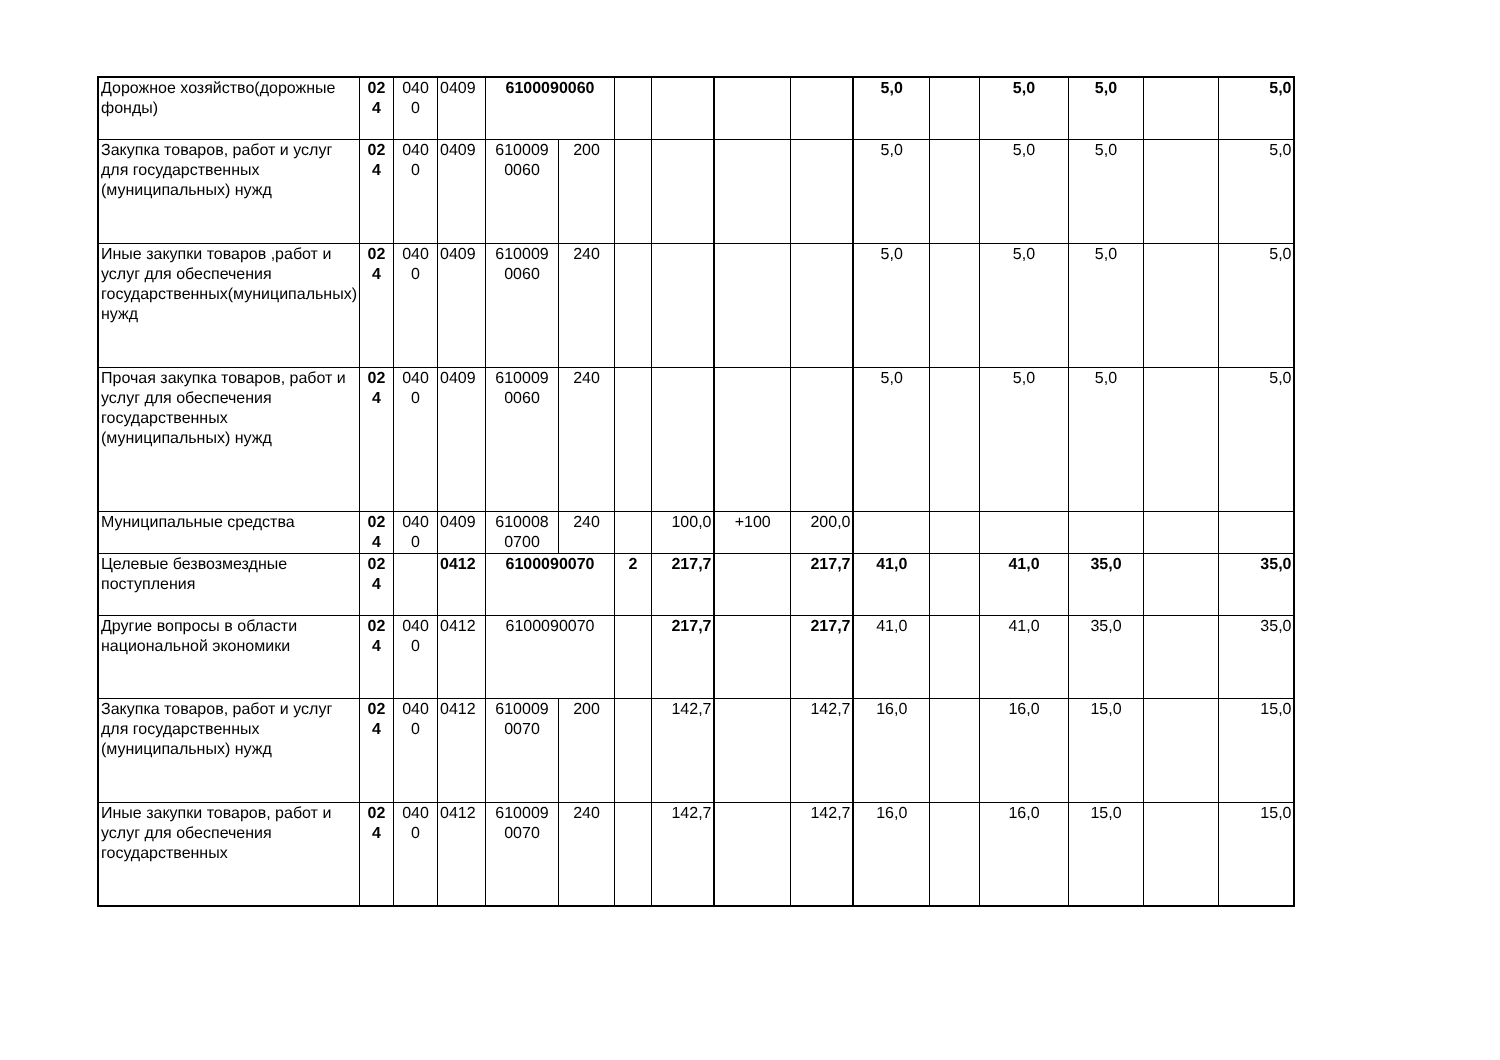| Дорожное хозяйство(дорожные фонды) | 02 4 | 040 0 | 0409 | 6100090060 | | | | | | 5,0 | | 5,0 | 5,0 | | 5,0 |
| Закупка товаров, работ и услуг для государственных (муниципальных) нужд | 02 4 | 040 0 | 0409 | 610009 0060 | 200 | | | | | 5,0 | | 5,0 | 5,0 | | 5,0 |
| Иные закупки товаров ,работ и услуг для обеспечения государственных(муниципальных) нужд | 02 4 | 040 0 | 0409 | 610009 0060 | 240 | | | | | 5,0 | | 5,0 | 5,0 | | 5,0 |
| Прочая закупка товаров, работ и услуг для обеспечения государственных (муниципальных) нужд | 02 4 | 040 0 | 0409 | 610009 0060 | 240 | | | | | 5,0 | | 5,0 | 5,0 | | 5,0 |
| Муниципальные средства | 02 4 | 040 0 | 0409 | 610008 0700 | 240 | | 100,0 | +100 | 200,0 | | | | | | |
| Целевые безвозмездные поступления | 02 4 | | 0412 | 6100090070 | | 2 | 217,7 | | 217,7 | 41,0 | | 41,0 | 35,0 | | 35,0 |
| Другие вопросы в области национальной экономики | 02 4 | 040 0 | 0412 | 6100090070 | | | 217,7 | | 217,7 | 41,0 | | 41,0 | 35,0 | | 35,0 |
| Закупка товаров, работ и услуг для государственных (муниципальных) нужд | 02 4 | 040 0 | 0412 | 610009 0070 | 200 | | 142,7 | | 142,7 | 16,0 | | 16,0 | 15,0 | | 15,0 |
| Иные закупки товаров, работ и услуг для обеспечения государственных | 02 4 | 040 0 | 0412 | 610009 0070 | 240 | | 142,7 | | 142,7 | 16,0 | | 16,0 | 15,0 | | 15,0 |